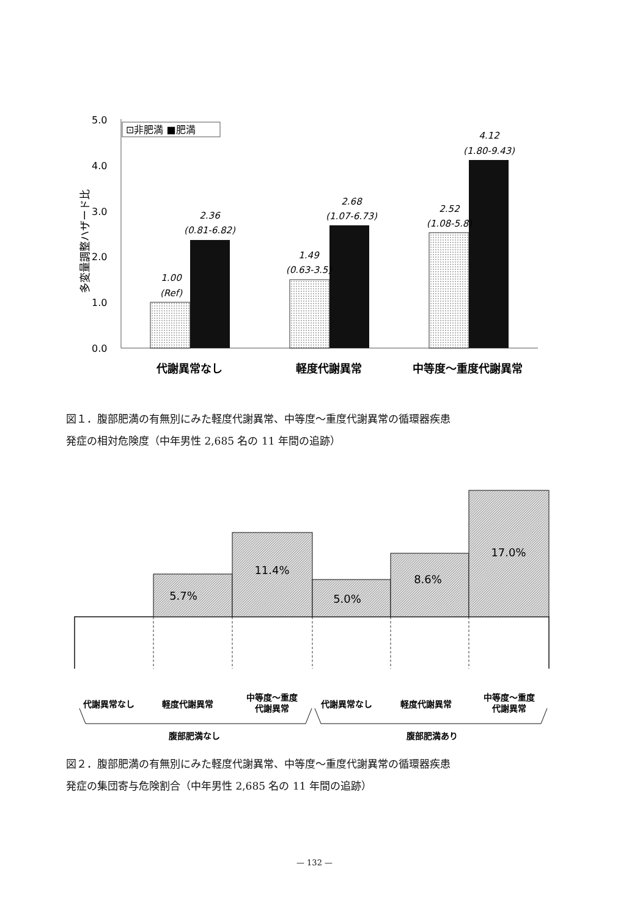5.0
4.0
3.0
2.0
1.0
0.0
多変量調整ハザード比
⊡非肥満 ■肥満
1.00
(Ref)
2.36
(0.81-6.82)
1.49
(0.63-3.5)
2.68
(1.07-6.73)
2.52
(1.08-5.8)
4.12
(1.80-9.43)
代謝異常なし
軽度代謝異常
中等度～重度代謝異常
図１．腹部肥満の有無別にみた軽度代謝異常、中等度～重度代謝異常の循環器疾患
発症の相対危険度（中年男性 2,685 名の 11 年間の追跡）
5.7%
11.4%
5.0%
8.6%
17.0%
代謝異常なし
軽度代謝異常
中等度～重度
代謝異常
代謝異常なし
軽度代謝異常
中等度～重度
代謝異常
腹部肥満なし
腹部肥満あり
図２．腹部肥満の有無別にみた軽度代謝異常、中等度～重度代謝異常の循環器疾患
発症の集団寄与危険割合（中年男性 2,685 名の 11 年間の追跡）
— 132 —